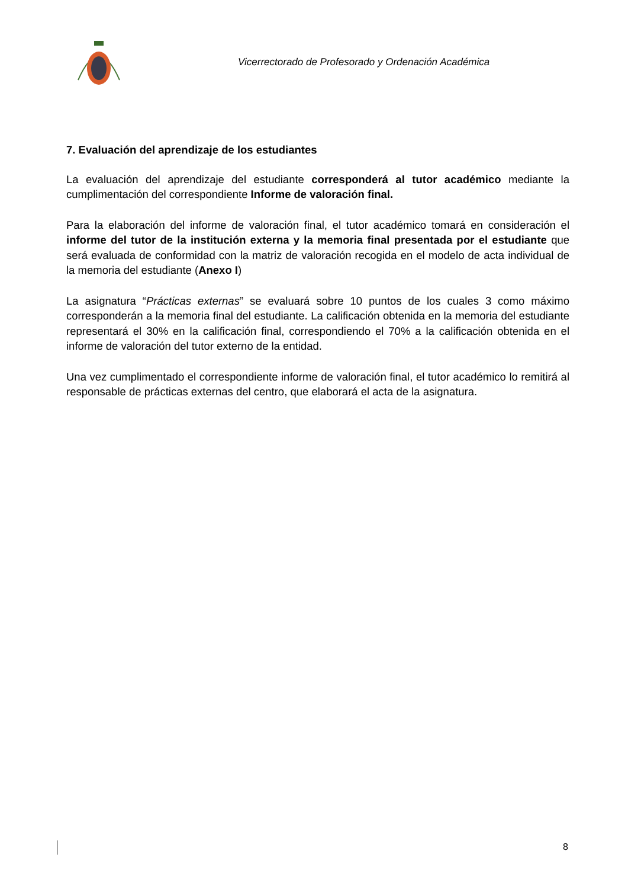Vicerrectorado de Profesorado y Ordenación Académica
7. Evaluación del aprendizaje de los estudiantes
La evaluación del aprendizaje del estudiante corresponderá al tutor académico mediante la cumplimentación del correspondiente Informe de valoración final.
Para la elaboración del informe de valoración final, el tutor académico tomará en consideración el informe del tutor de la institución externa y la memoria final presentada por el estudiante que será evaluada de conformidad con la matriz de valoración recogida en el modelo de acta individual de la memoria del estudiante (Anexo I)
La asignatura “Prácticas externas” se evaluará sobre 10 puntos de los cuales 3 como máximo corresponderán a la memoria final del estudiante. La calificación obtenida en la memoria del estudiante representará el 30% en la calificación final, correspondiendo el 70% a la calificación obtenida en el informe de valoración del tutor externo de la entidad.
Una vez cumplimentado el correspondiente informe de valoración final, el tutor académico lo remitirá al responsable de prácticas externas del centro, que elaborará el acta de la asignatura.
8